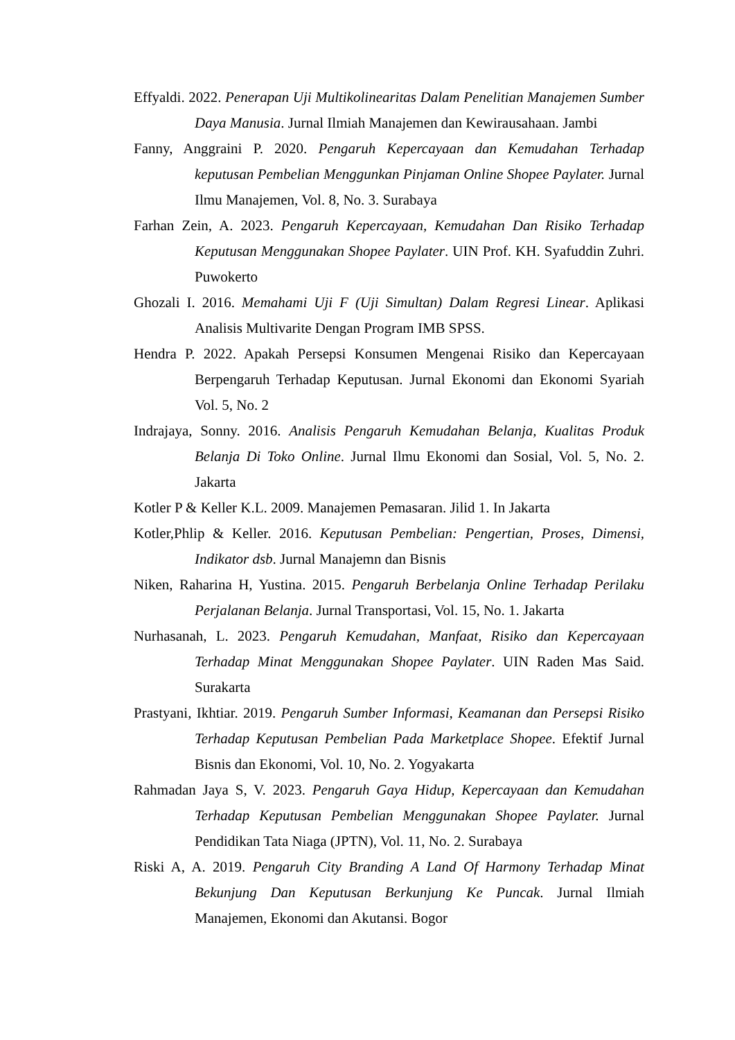Effyaldi. 2022. Penerapan Uji Multikolinearitas Dalam Penelitian Manajemen Sumber Daya Manusia. Jurnal Ilmiah Manajemen dan Kewirausahaan. Jambi
Fanny, Anggraini P. 2020. Pengaruh Kepercayaan dan Kemudahan Terhadap keputusan Pembelian Menggunkan Pinjaman Online Shopee Paylater. Jurnal Ilmu Manajemen, Vol. 8, No. 3. Surabaya
Farhan Zein, A. 2023. Pengaruh Kepercayaan, Kemudahan Dan Risiko Terhadap Keputusan Menggunakan Shopee Paylater. UIN Prof. KH. Syafuddin Zuhri. Puwokerto
Ghozali I. 2016. Memahami Uji F (Uji Simultan) Dalam Regresi Linear. Aplikasi Analisis Multivarite Dengan Program IMB SPSS.
Hendra P. 2022. Apakah Persepsi Konsumen Mengenai Risiko dan Kepercayaan Berpengaruh Terhadap Keputusan. Jurnal Ekonomi dan Ekonomi Syariah Vol. 5, No. 2
Indrajaya, Sonny. 2016. Analisis Pengaruh Kemudahan Belanja, Kualitas Produk Belanja Di Toko Online. Jurnal Ilmu Ekonomi dan Sosial, Vol. 5, No. 2. Jakarta
Kotler P & Keller K.L. 2009. Manajemen Pemasaran. Jilid 1. In Jakarta
Kotler,Phlip & Keller. 2016. Keputusan Pembelian: Pengertian, Proses, Dimensi, Indikator dsb. Jurnal Manajemn dan Bisnis
Niken, Raharina H, Yustina. 2015. Pengaruh Berbelanja Online Terhadap Perilaku Perjalanan Belanja. Jurnal Transportasi, Vol. 15, No. 1. Jakarta
Nurhasanah, L. 2023. Pengaruh Kemudahan, Manfaat, Risiko dan Kepercayaan Terhadap Minat Menggunakan Shopee Paylater. UIN Raden Mas Said. Surakarta
Prastyani, Ikhtiar. 2019. Pengaruh Sumber Informasi, Keamanan dan Persepsi Risiko Terhadap Keputusan Pembelian Pada Marketplace Shopee. Efektif Jurnal Bisnis dan Ekonomi, Vol. 10, No. 2. Yogyakarta
Rahmadan Jaya S, V. 2023. Pengaruh Gaya Hidup, Kepercayaan dan Kemudahan Terhadap Keputusan Pembelian Menggunakan Shopee Paylater. Jurnal Pendidikan Tata Niaga (JPTN), Vol. 11, No. 2. Surabaya
Riski A, A. 2019. Pengaruh City Branding A Land Of Harmony Terhadap Minat Bekunjung Dan Keputusan Berkunjung Ke Puncak. Jurnal Ilmiah Manajemen, Ekonomi dan Akutansi. Bogor